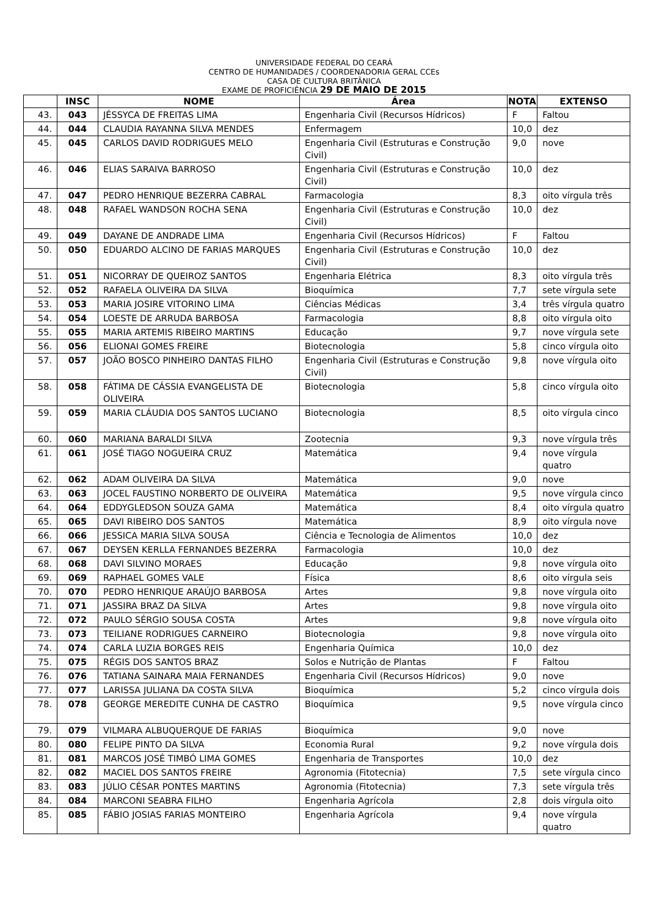UNIVERSIDADE FEDERAL DO CEARÁ
CENTRO DE HUMANIDADES / COORDENADORIA GERAL CCEs
CASA DE CULTURA BRITÂNICA
EXAME DE PROFICIÊNCIA 29 DE MAIO DE 2015
| | INSC | NOME | Área | NOTA | EXTENSO |
| --- | --- | --- | --- | --- | --- |
| 43. | 043 | JÉSSYCA DE FREITAS LIMA | Engenharia Civil (Recursos Hídricos) | F | Faltou |
| 44. | 044 | CLAUDIA RAYANNA SILVA MENDES | Enfermagem | 10,0 | dez |
| 45. | 045 | CARLOS DAVID RODRIGUES MELO | Engenharia Civil (Estruturas e Construção Civil) | 9,0 | nove |
| 46. | 046 | ELIAS SARAIVA BARROSO | Engenharia Civil (Estruturas e Construção Civil) | 10,0 | dez |
| 47. | 047 | PEDRO HENRIQUE BEZERRA CABRAL | Farmacologia | 8,3 | oito vírgula três |
| 48. | 048 | RAFAEL WANDSON ROCHA SENA | Engenharia Civil (Estruturas e Construção Civil) | 10,0 | dez |
| 49. | 049 | DAYANE DE ANDRADE LIMA | Engenharia Civil (Recursos Hídricos) | F | Faltou |
| 50. | 050 | EDUARDO ALCINO DE FARIAS MARQUES | Engenharia Civil (Estruturas e Construção Civil) | 10,0 | dez |
| 51. | 051 | NICORRAY DE QUEIROZ SANTOS | Engenharia Elétrica | 8,3 | oito vírgula três |
| 52. | 052 | RAFAELA OLIVEIRA DA SILVA | Bioquímica | 7,7 | sete vírgula sete |
| 53. | 053 | MARIA JOSIRE VITORINO LIMA | Ciências Médicas | 3,4 | três vírgula quatro |
| 54. | 054 | LOESTE DE ARRUDA BARBOSA | Farmacologia | 8,8 | oito vírgula oito |
| 55. | 055 | MARIA ARTEMIS RIBEIRO MARTINS | Educação | 9,7 | nove vírgula sete |
| 56. | 056 | ELIONAI GOMES FREIRE | Biotecnologia | 5,8 | cinco vírgula oito |
| 57. | 057 | JOÃO BOSCO PINHEIRO DANTAS FILHO | Engenharia Civil (Estruturas e Construção Civil) | 9,8 | nove vírgula oito |
| 58. | 058 | FÁTIMA DE CÁSSIA EVANGELISTA DE OLIVEIRA | Biotecnologia | 5,8 | cinco vírgula oito |
| 59. | 059 | MARIA CLÁUDIA DOS SANTOS LUCIANO | Biotecnologia | 8,5 | oito vírgula cinco |
| 60. | 060 | MARIANA BARALDI SILVA | Zootecnia | 9,3 | nove vírgula três |
| 61. | 061 | JOSÉ TIAGO NOGUEIRA CRUZ | Matemática | 9,4 | nove vírgula quatro |
| 62. | 062 | ADAM OLIVEIRA DA SILVA | Matemática | 9,0 | nove |
| 63. | 063 | JOCEL FAUSTINO NORBERTO DE OLIVEIRA | Matemática | 9,5 | nove vírgula cinco |
| 64. | 064 | EDDYGLEDSON SOUZA GAMA | Matemática | 8,4 | oito vírgula quatro |
| 65. | 065 | DAVI RIBEIRO DOS SANTOS | Matemática | 8,9 | oito vírgula nove |
| 66. | 066 | JESSICA MARIA SILVA SOUSA | Ciência e Tecnologia de Alimentos | 10,0 | dez |
| 67. | 067 | DEYSEN KERLLA FERNANDES BEZERRA | Farmacologia | 10,0 | dez |
| 68. | 068 | DAVI SILVINO MORAES | Educação | 9,8 | nove vírgula oito |
| 69. | 069 | RAPHAEL GOMES VALE | Física | 8,6 | oito vírgula seis |
| 70. | 070 | PEDRO HENRIQUE ARAÚJO BARBOSA | Artes | 9,8 | nove vírgula oito |
| 71. | 071 | JASSIRA BRAZ DA SILVA | Artes | 9,8 | nove vírgula oito |
| 72. | 072 | PAULO SÉRGIO SOUSA COSTA | Artes | 9,8 | nove vírgula oito |
| 73. | 073 | TEILIANE RODRIGUES CARNEIRO | Biotecnologia | 9,8 | nove vírgula oito |
| 74. | 074 | CARLA LUZIA BORGES REIS | Engenharia Química | 10,0 | dez |
| 75. | 075 | RÉGIS DOS SANTOS BRAZ | Solos e Nutrição de Plantas | F | Faltou |
| 76. | 076 | TATIANA SAINARA MAIA FERNANDES | Engenharia Civil (Recursos Hídricos) | 9,0 | nove |
| 77. | 077 | LARISSA JULIANA DA COSTA SILVA | Bioquímica | 5,2 | cinco vírgula dois |
| 78. | 078 | GEORGE MEREDITE CUNHA DE CASTRO | Bioquímica | 9,5 | nove vírgula cinco |
| 79. | 079 | VILMARA ALBUQUERQUE DE FARIAS | Bioquímica | 9,0 | nove |
| 80. | 080 | FELIPE PINTO DA SILVA | Economia Rural | 9,2 | nove vírgula dois |
| 81. | 081 | MARCOS JOSÉ TIMBÓ LIMA GOMES | Engenharia de Transportes | 10,0 | dez |
| 82. | 082 | MACIEL DOS SANTOS FREIRE | Agronomia (Fitotecnia) | 7,5 | sete vírgula cinco |
| 83. | 083 | JÚLIO CÉSAR PONTES MARTINS | Agronomia (Fitotecnia) | 7,3 | sete vírgula três |
| 84. | 084 | MARCONI SEABRA FILHO | Engenharia Agrícola | 2,8 | dois vírgula oito |
| 85. | 085 | FÁBIO JOSIAS FARIAS MONTEIRO | Engenharia Agrícola | 9,4 | nove vírgula quatro |